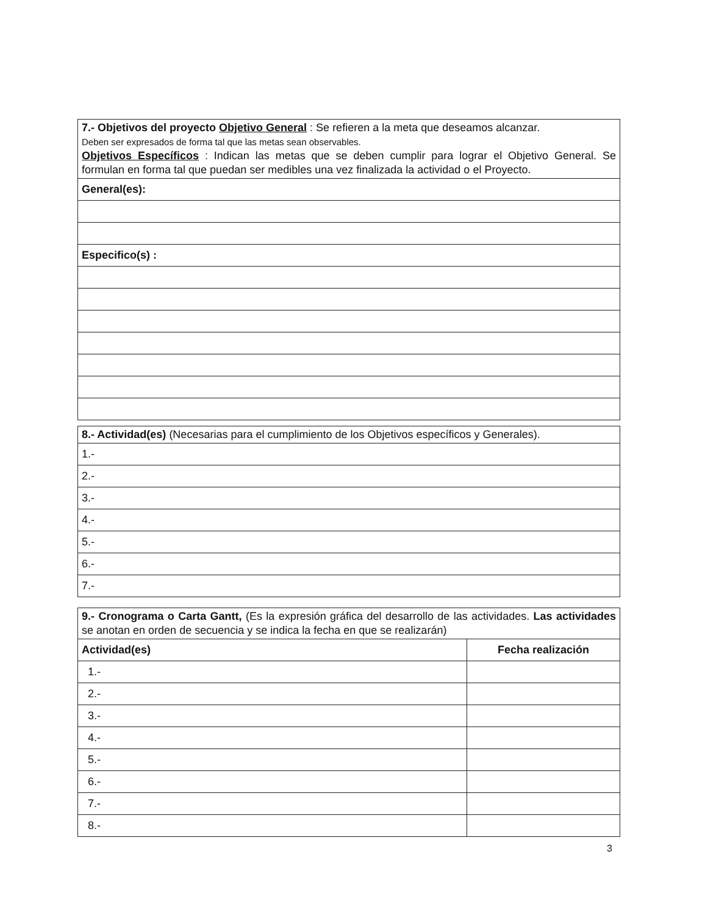| 7.- Objetivos del proyecto Objetivo General : Se refieren a la meta que deseamos alcanzar. Deben ser expresados de forma tal que las metas sean observables. Objetivos Específicos : Indican las metas que se deben cumplir para lograr el Objetivo General. Se formulan en forma tal que puedan ser medibles una vez finalizada la actividad o el Proyecto. |
| General(es): |
| Especifico(s) : |
| 8.- Actividad(es) (Necesarias para el cumplimiento de los Objetivos específicos y Generales). |
| 1.- |
| 2.- |
| 3.- |
| 4.- |
| 5.- |
| 6.- |
| 7.- |
| 9.- Cronograma o Carta Gantt, (Es la expresión gráfica del desarrollo de las actividades. Las actividades se anotan en orden de secuencia y se indica la fecha en que se realizarán) | |
| Actividad(es) | Fecha realización |
| 1.- | |
| 2.- | |
| 3.- | |
| 4.- | |
| 5.- | |
| 6.- | |
| 7.- | |
| 8.- | |
3